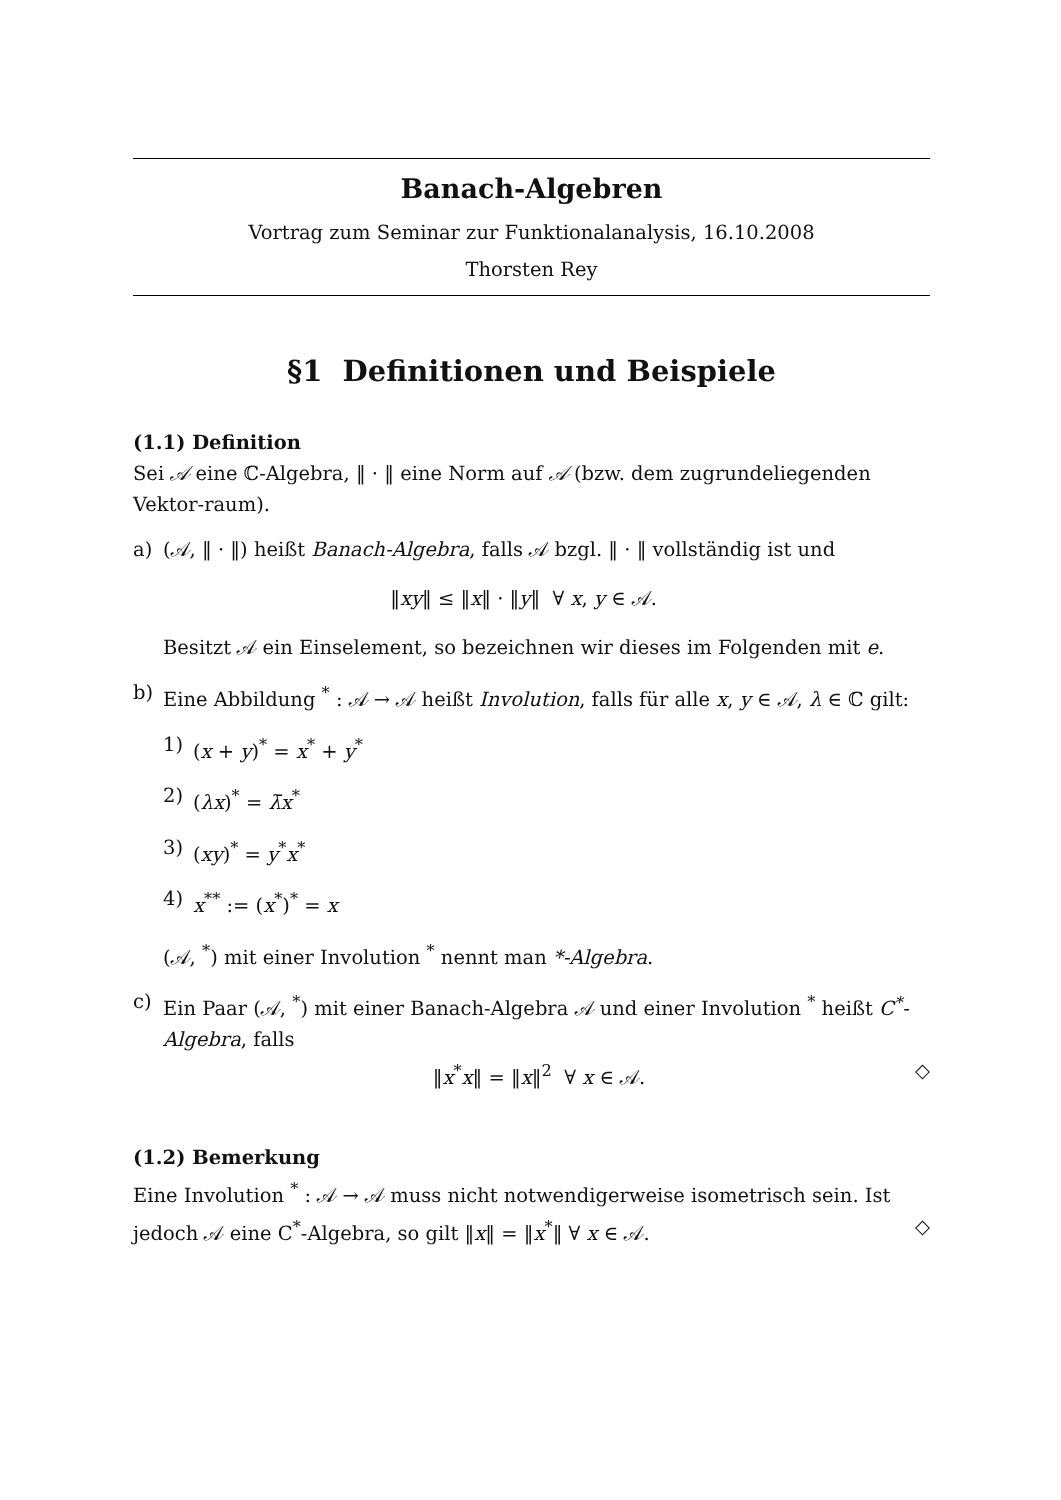Banach-Algebren
Vortrag zum Seminar zur Funktionalanalysis, 16.10.2008
Thorsten Rey
§1 Definitionen und Beispiele
(1.1) Definition
Sei 𝒜 eine ℂ-Algebra, ‖ · ‖ eine Norm auf 𝒜 (bzw. dem zugrundeliegenden Vektor-raum).
a) (𝒜, ‖ · ‖) heißt Banach-Algebra, falls 𝒜 bzgl. ‖ · ‖ vollständig ist und
‖xy‖ ≤ ‖x‖ · ‖y‖ ∀ x, y ∈ 𝒜.
Besitzt 𝒜 ein Einselement, so bezeichnen wir dieses im Folgenden mit e.
b) Eine Abbildung <sup>*</sup> : 𝒜 → 𝒜 heißt Involution, falls für alle x, y ∈ 𝒜, λ ∈ ℂ gilt:
1) (x + y)<sup>*</sup> = x<sup>*</sup> + y<sup>*</sup>
2) (λx)<sup>*</sup> = λ̄x<sup>*</sup>
3) (xy)<sup>*</sup> = y<sup>*</sup>x<sup>*</sup>
4) x<sup>**</sup> := (x<sup>*</sup>)<sup>*</sup> = x
(𝒜, <sup>*</sup>) mit einer Involution <sup>*</sup> nennt man *-Algebra.
c) Ein Paar (𝒜, <sup>*</sup>) mit einer Banach-Algebra 𝒜 und einer Involution <sup>*</sup> heißt C<sup>*</sup>-Algebra, falls
‖x<sup>*</sup>x‖ = ‖x‖<sup>2</sup> ∀ x ∈ 𝒜. ◇
(1.2) Bemerkung
Eine Involution <sup>*</sup> : 𝒜 → 𝒜 muss nicht notwendigerweise isometrisch sein. Ist jedoch 𝒜 eine C<sup>*</sup>-Algebra, so gilt ‖x‖ = ‖x<sup>*</sup>‖ ∀ x ∈ 𝒜. ◇